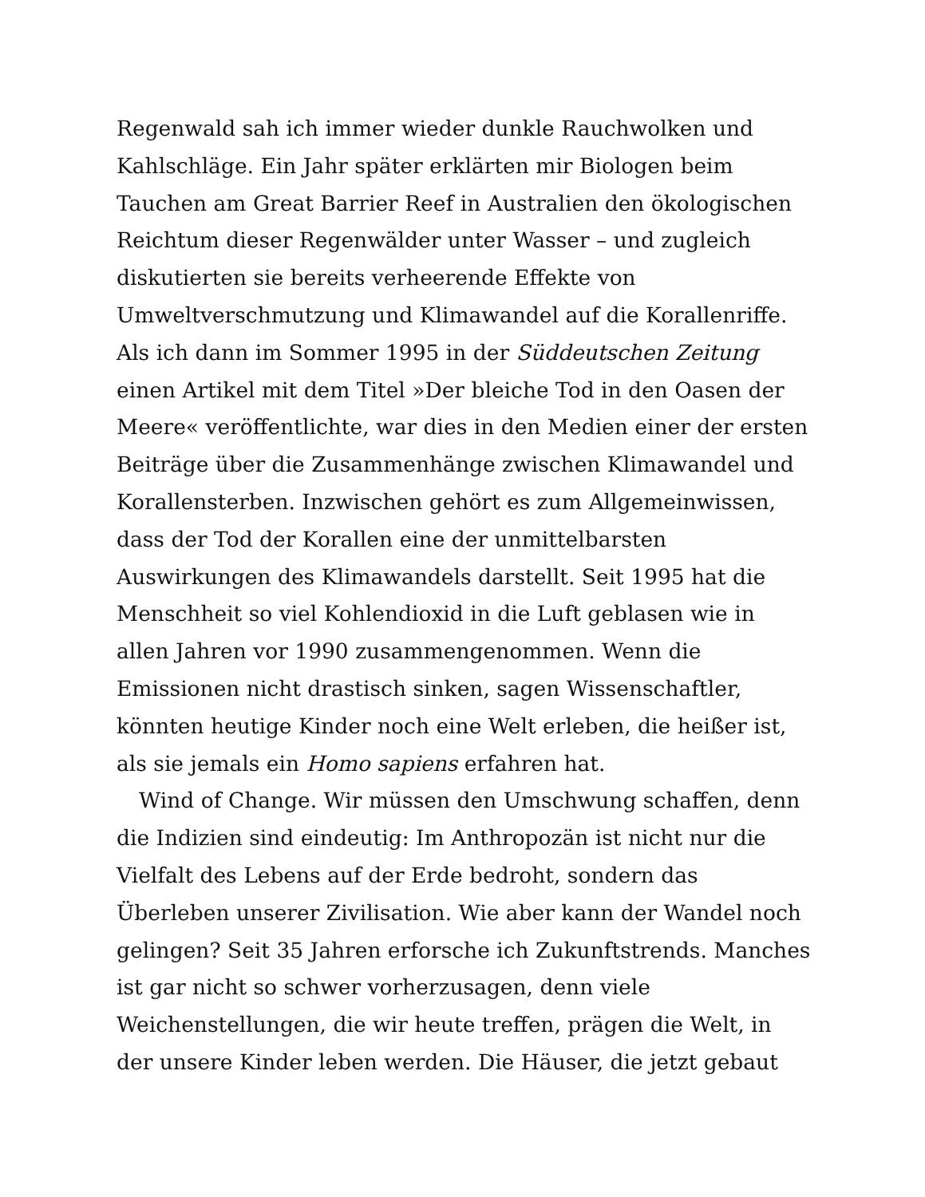Regenwald sah ich immer wieder dunkle Rauchwolken und Kahlschläge. Ein Jahr später erklärten mir Biologen beim Tauchen am Great Barrier Reef in Australien den ökologischen Reichtum dieser Regenwälder unter Wasser – und zugleich diskutierten sie bereits verheerende Effekte von Umweltverschmutzung und Klimawandel auf die Korallenriffe. Als ich dann im Sommer 1995 in der Süddeutschen Zeitung einen Artikel mit dem Titel »Der bleiche Tod in den Oasen der Meere« veröffentlichte, war dies in den Medien einer der ersten Beiträge über die Zusammenhänge zwischen Klimawandel und Korallensterben. Inzwischen gehört es zum Allgemeinwissen, dass der Tod der Korallen eine der unmittelbarsten Auswirkungen des Klimawandels darstellt. Seit 1995 hat die Menschheit so viel Kohlendioxid in die Luft geblasen wie in allen Jahren vor 1990 zusammengenommen. Wenn die Emissionen nicht drastisch sinken, sagen Wissenschaftler, könnten heutige Kinder noch eine Welt erleben, die heißer ist, als sie jemals ein Homo sapiens erfahren hat.
Wind of Change. Wir müssen den Umschwung schaffen, denn die Indizien sind eindeutig: Im Anthropozän ist nicht nur die Vielfalt des Lebens auf der Erde bedroht, sondern das Überleben unserer Zivilisation. Wie aber kann der Wandel noch gelingen? Seit 35 Jahren erforsche ich Zukunftstrends. Manches ist gar nicht so schwer vorherzusagen, denn viele Weichenstellungen, die wir heute treffen, prägen die Welt, in der unsere Kinder leben werden. Die Häuser, die jetzt gebaut